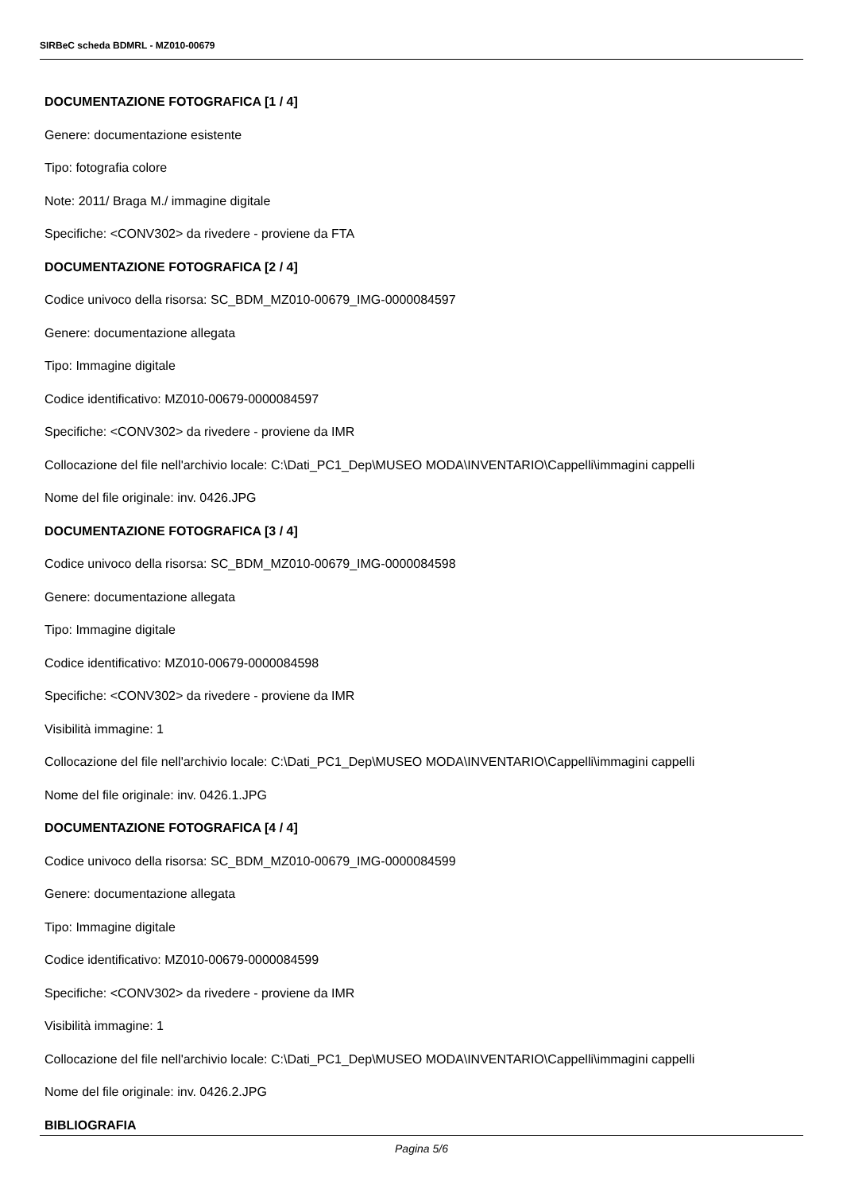SIRBeC scheda BDMRL - MZ010-00679
DOCUMENTAZIONE FOTOGRAFICA [1 / 4]
Genere: documentazione esistente
Tipo: fotografia colore
Note: 2011/ Braga M./ immagine digitale
Specifiche: <CONV302> da rivedere - proviene da FTA
DOCUMENTAZIONE FOTOGRAFICA [2 / 4]
Codice univoco della risorsa: SC_BDM_MZ010-00679_IMG-0000084597
Genere: documentazione allegata
Tipo: Immagine digitale
Codice identificativo: MZ010-00679-0000084597
Specifiche: <CONV302> da rivedere - proviene da IMR
Collocazione del file nell'archivio locale: C:\Dati_PC1_Dep\MUSEO MODA\INVENTARIO\Cappelli\immagini cappelli
Nome del file originale: inv. 0426.JPG
DOCUMENTAZIONE FOTOGRAFICA [3 / 4]
Codice univoco della risorsa: SC_BDM_MZ010-00679_IMG-0000084598
Genere: documentazione allegata
Tipo: Immagine digitale
Codice identificativo: MZ010-00679-0000084598
Specifiche: <CONV302> da rivedere - proviene da IMR
Visibilità immagine: 1
Collocazione del file nell'archivio locale: C:\Dati_PC1_Dep\MUSEO MODA\INVENTARIO\Cappelli\immagini cappelli
Nome del file originale: inv. 0426.1.JPG
DOCUMENTAZIONE FOTOGRAFICA [4 / 4]
Codice univoco della risorsa: SC_BDM_MZ010-00679_IMG-0000084599
Genere: documentazione allegata
Tipo: Immagine digitale
Codice identificativo: MZ010-00679-0000084599
Specifiche: <CONV302> da rivedere - proviene da IMR
Visibilità immagine: 1
Collocazione del file nell'archivio locale: C:\Dati_PC1_Dep\MUSEO MODA\INVENTARIO\Cappelli\immagini cappelli
Nome del file originale: inv. 0426.2.JPG
BIBLIOGRAFIA
Pagina 5/6